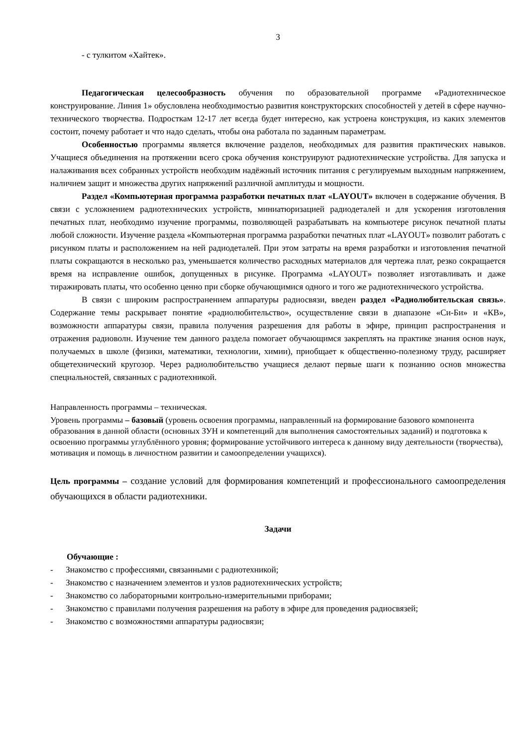3
- с тулкитом «Хайтек».
Педагогическая целесообразность обучения по образовательной программе «Радиотехническое конструирование. Линия 1» обусловлена необходимостью развития конструкторских способностей у детей в сфере научно-технического творчества. Подросткам 12-17 лет всегда будет интересно, как устроена конструкция, из каких элементов состоит, почему работает и что надо сделать, чтобы она работала по заданным параметрам.
Особенностью программы является включение разделов, необходимых для развития практических навыков. Учащиеся объединения на протяжении всего срока обучения конструируют радиотехнические устройства. Для запуска и налаживания всех собранных устройств необходим надёжный источник питания с регулируемым выходным напряжением, наличием защит и множества других напряжений различной амплитуды и мощности.
Раздел «Компьютерная программа разработки печатных плат «LAYOUT» включен в содержание обучения. В связи с усложнением радиотехнических устройств, миниатюризацией радиодеталей и для ускорения изготовления печатных плат, необходимо изучение программы, позволяющей разрабатывать на компьютере рисунок печатной платы любой сложности. Изучение раздела «Компьютерная программа разработки печатных плат «LAYOUT» позволит работать с рисунком платы и расположением на ней радиодеталей. При этом затраты на время разработки и изготовления печатной платы сокращаются в несколько раз, уменьшается количество расходных материалов для чертежа плат, резко сокращается время на исправление ошибок, допущенных в рисунке. Программа «LAYOUT» позволяет изготавливать и даже тиражировать платы, что особенно ценно при сборке обучающимися одного и того же радиотехнического устройства.
В связи с широким распространением аппаратуры радиосвязи, введен раздел «Радиолюбительская связь». Содержание темы раскрывает понятие «радиолюбительство», осуществление связи в диапазоне «Си-Би» и «КВ», возможности аппаратуры связи, правила получения разрешения для работы в эфире, принцип распространения и отражения радиоволн. Изучение тем данного раздела помогает обучающимся закреплять на практике знания основ наук, получаемых в школе (физики, математики, технологии, химии), приобщает к общественно-полезному труду, расширяет общетехнический кругозор. Через радиолюбительство учащиеся делают первые шаги к познанию основ множества специальностей, связанных с радиотехникой.
Направленность программы – техническая.
Уровень программы – базовый (уровень освоения программы, направленный на формирование базового компонента образования в данной области (основных ЗУН и компетенций для выполнения самостоятельных заданий) и подготовка к освоению программы углублённого уровня; формирование устойчивого интереса к данному виду деятельности (творчества), мотивация и помощь в личностном развитии и самоопределении учащихся).
Цель программы – создание условий для формирования компетенций и профессионального самоопределения обучающихся в области радиотехники.
Задачи
Обучающие :
- Знакомство с профессиями, связанными с радиотехникой;
- Знакомство с назначением элементов и узлов радиотехнических устройств;
- Знакомство со лабораторными контрольно-измерительными приборами;
- Знакомство с правилами получения разрешения на работу в эфире для проведения радиосвязей;
- Знакомство с возможностями аппаратуры радиосвязи;